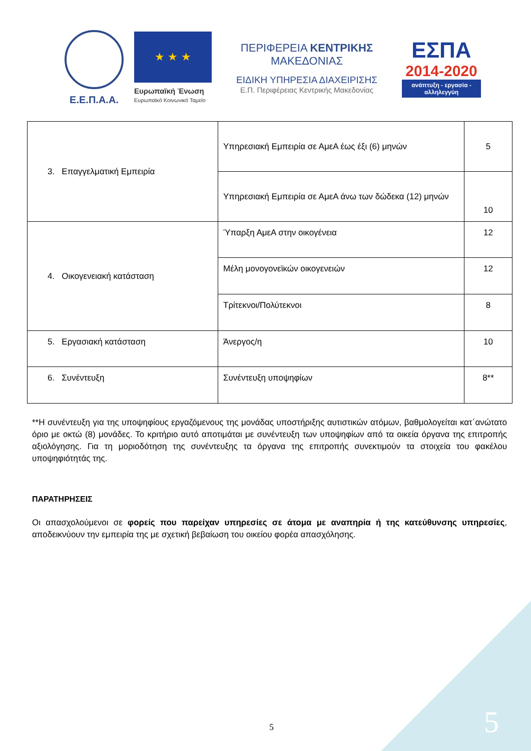Ε.Ε.Π.Α.Α.
★ ★ ★
Ευρωπαϊκή Ένωση
Ευρωπαϊκό Κοινωνικό Ταμείο
ΠΕΡΙΦΕΡΕΙΑ ΚΕΝΤΡΙΚΗΣ ΜΑΚΕΔΟΝΙΑΣ
ΕΙΔΙΚΗ ΥΠΗΡΕΣΙΑ ΔΙΑΧΕΙΡΙΣΗΣ
Ε.Π. Περιφέρειας Κεντρικής Μακεδονίας
ΕΣΠΑ
2014-2020
ανάπτυξη - εργασία - αλληλεγγύη
| 3. Επαγγελματική Εμπειρία | Υπηρεσιακή Εμπειρία σε ΑμεΑ έως έξι (6) μηνών | 5 |
| | Υπηρεσιακή Εμπειρία σε ΑμεΑ άνω των δώδεκα (12) μηνών | 10 |
| 4. Οικογενειακή κατάσταση | Ύπαρξη ΑμεΑ στην οικογένεια | 12 |
| | Μέλη μονογονεϊκών οικογενειών | 12 |
| | Τρίτεκνοι/Πολύτεκνοι | 8 |
| 5. Εργασιακή κατάσταση | Άνεργος/η | 10 |
| 6. Συνέντευξη | Συνέντευξη υποψηφίων | 8** |
**Η συνέντευξη για της υποψηφίους εργαζόμενους της μονάδας υποστήριξης αυτιστικών ατόμων, βαθμολογείται κατ΄ανώτατο όριο με οκτώ (8) μονάδες. Το κριτήριο αυτό αποτιμάται με συνέντευξη των υποψηφίων από τα οικεία όργανα της επιτροπής αξιολόγησης. Για τη μοριοδότηση της συνέντευξης τα όργανα της επιτροπής συνεκτιμούν τα στοιχεία του φακέλου υποψηφιότητάς της.
ΠΑΡΑΤΗΡΗΣΕΙΣ
Οι απασχολούμενοι σε φορείς που παρείχαν υπηρεσίες σε άτομα με αναπηρία ή της κατεύθυνσης υπηρεσίες, αποδεικνύουν την εμπειρία της με σχετική βεβαίωση του οικείου φορέα απασχόλησης.
5 5